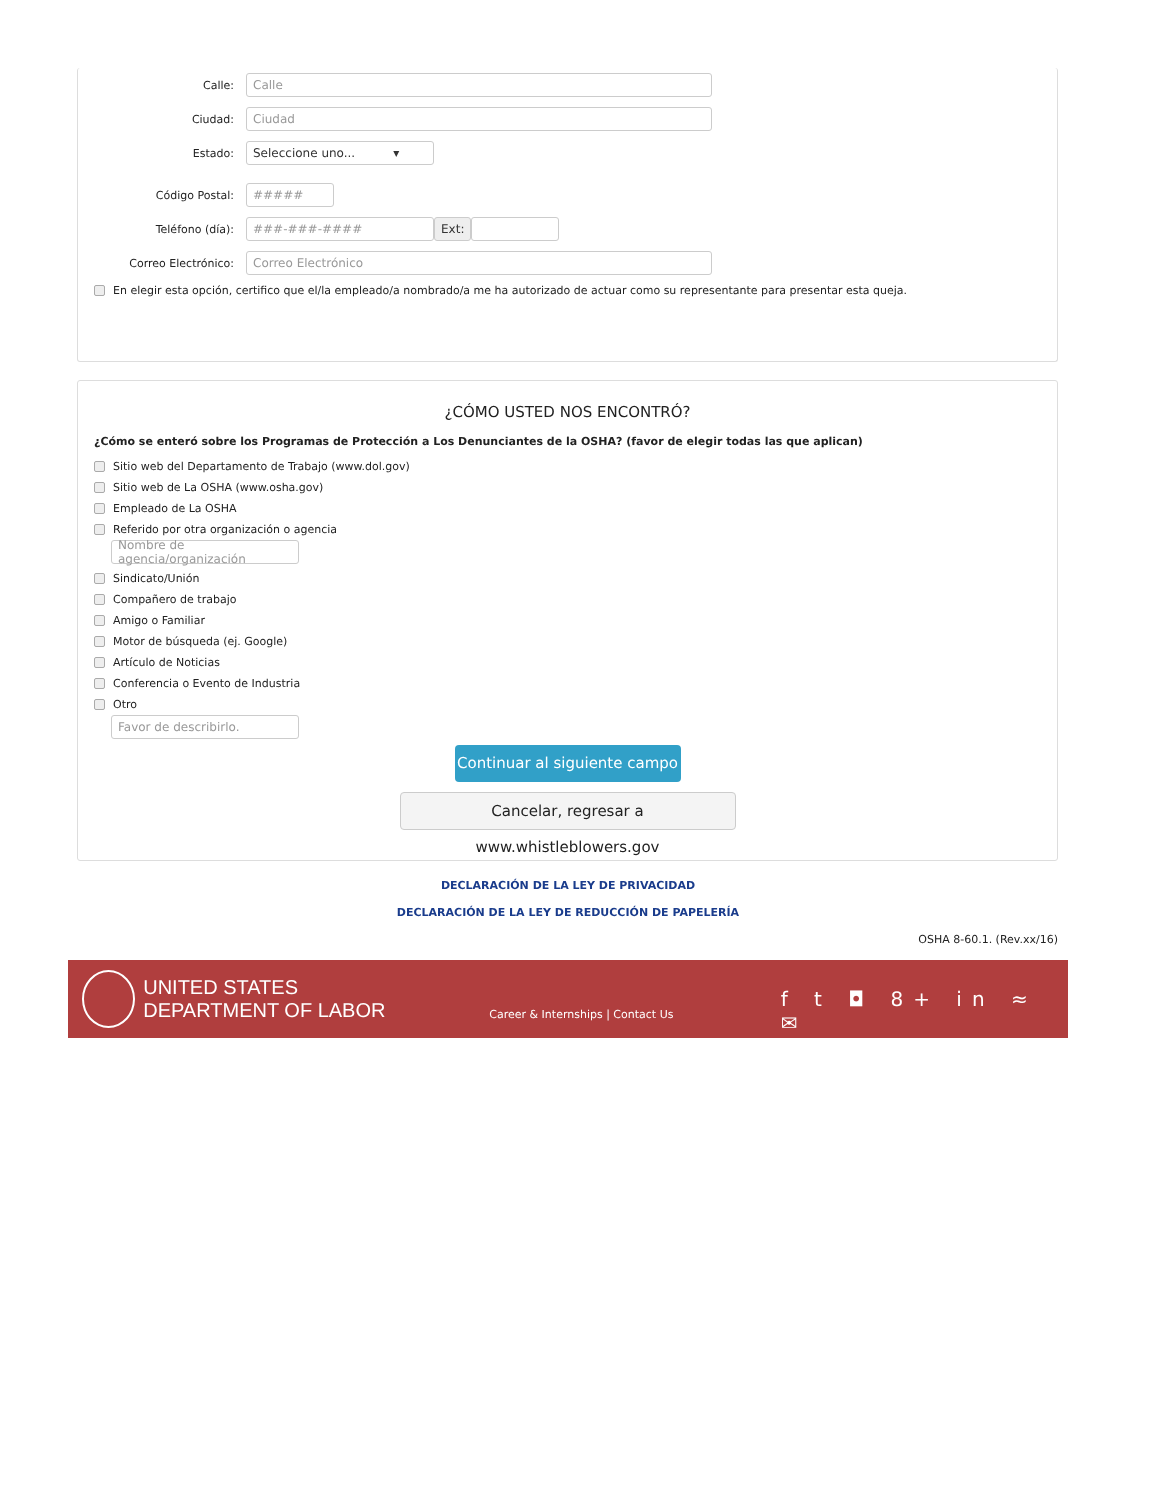Calle:
Calle
Ciudad:
Ciudad
Estado:
Seleccione uno... ▾
Código Postal:
#####
Teléfono (día):
###-###-#### Ext:
Correo Electrónico:
Correo Electrónico
En elegir esta opción, certifico que el/la empleado/a nombrado/a me ha autorizado de actuar como su representante para presentar esta queja.
¿CÓMO USTED NOS ENCONTRÓ?
¿Cómo se enteró sobre los Programas de Protección a Los Denunciantes de la OSHA? (favor de elegir todas las que aplican)
Sitio web del Departamento de Trabajo (www.dol.gov)
Sitio web de La OSHA (www.osha.gov)
Empleado de La OSHA
Referido por otra organización o agencia
Nombre de agencia/organización
Sindicato/Unión
Compañero de trabajo
Amigo o Familiar
Motor de búsqueda (ej. Google)
Artículo de Noticias
Conferencia o Evento de Industria
Otro
Favor de describirlo.
Continuar al siguiente campo
Cancelar, regresar a www.whistleblowers.gov
DECLARACIÓN DE LA LEY DE PRIVACIDAD
DECLARACIÓN DE LA LEY DE REDUCCIÓN DE PAPELERÍA
OSHA 8-60.1. (Rev.xx/16)
UNITED STATES
DEPARTMENT OF LABOR
Career & Internships | Contact Us
f t ◘ 8+ in ≈ ✉